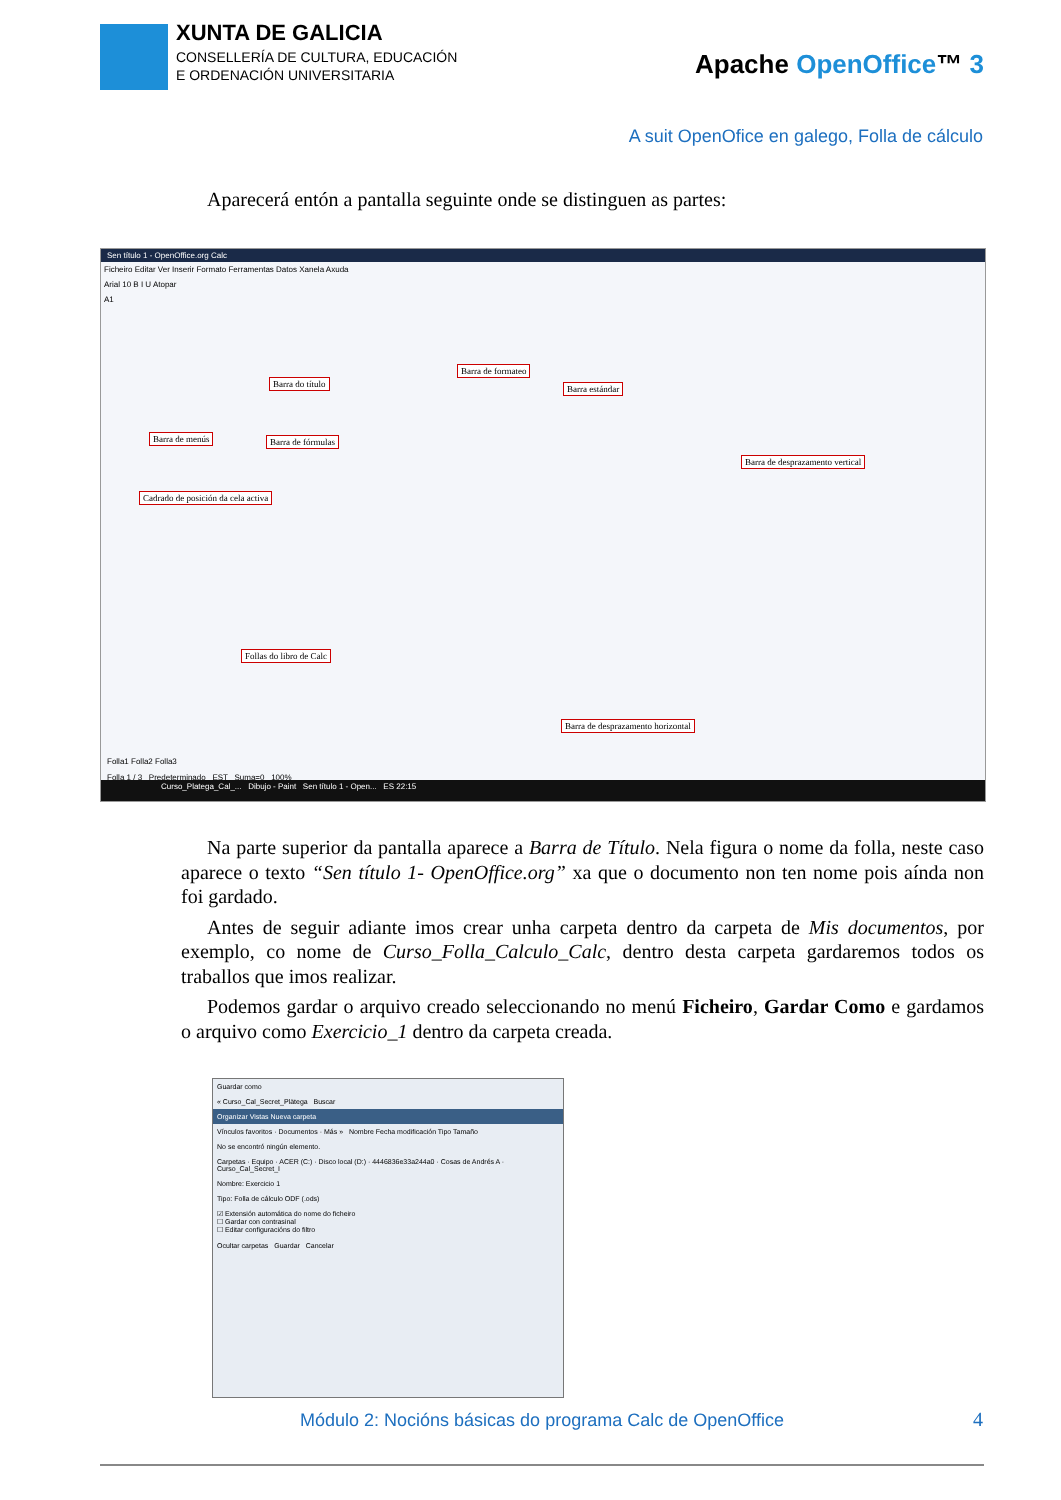XUNTA DE GALICIA
CONSELLERÍA DE CULTURA, EDUCACIÓN
E ORDENACIÓN UNIVERSITARIA
Apache OpenOffice™ 3
A suit OpenOfice en galego, Folla de cálculo
Aparecerá entón a pantalla seguinte onde se distinguen as partes:
Sen título 1 - OpenOffice.org Calc
Ficheiro Editar Ver Inserir Formato Ferramentas Datos Xanela Axuda
Arial 10 B I U Atopar
A1
Barra do título
Barra de formateo
Barra estándar
Barra de menús Barra de fórmulas
Barra de desprazamento vertical
Cadrado de posición da cela activa
Follas do libro de Calc
Barra de desprazamento horizontal
Folla1 Folla2 Folla3
Folla 1 / 3 Predeterminado EST Suma=0 100%
Curso_Platega_Cal_... Dibujo - Paint Sen título 1 - Open... ES 22:15
Na parte superior da pantalla aparece a Barra de Título. Nela figura o nome da folla, neste caso aparece o texto “Sen título 1- OpenOffice.org” xa que o documento non ten nome pois aínda non foi gardado.
Antes de seguir adiante imos crear unha carpeta dentro da carpeta de Mis documentos, por exemplo, co nome de Curso_Folla_Calculo_Calc, dentro desta carpeta gardaremos todos os traballos que imos realizar.
Podemos gardar o arquivo creado seleccionando no menú Ficheiro, Gardar Como e gardamos o arquivo como Exercicio_1 dentro da carpeta creada.
Guardar como
« Curso_Cal_Secret_Plätega Buscar
Organizar Vistas Nueva carpeta
Vínculos favoritos · Documentos · Más » Nombre Fecha modificación Tipo Tamaño
No se encontró ningún elemento.
Carpetas · Equipo · ACER (C:) · Disco local (D:) · 4446836e33a244a0 · Cosas de Andrés A · Curso_Cal_Secret_I
Nombre: Exercicio 1
Tipo: Folla de cálculo ODF (.ods)
☑ Extensión automática do nome do ficheiro
☐ Gardar con contrasinal
☐ Editar configuracións do filtro
Ocultar carpetas Guardar Cancelar
Módulo 2: Nocións básicas do programa Calc de OpenOffice
4